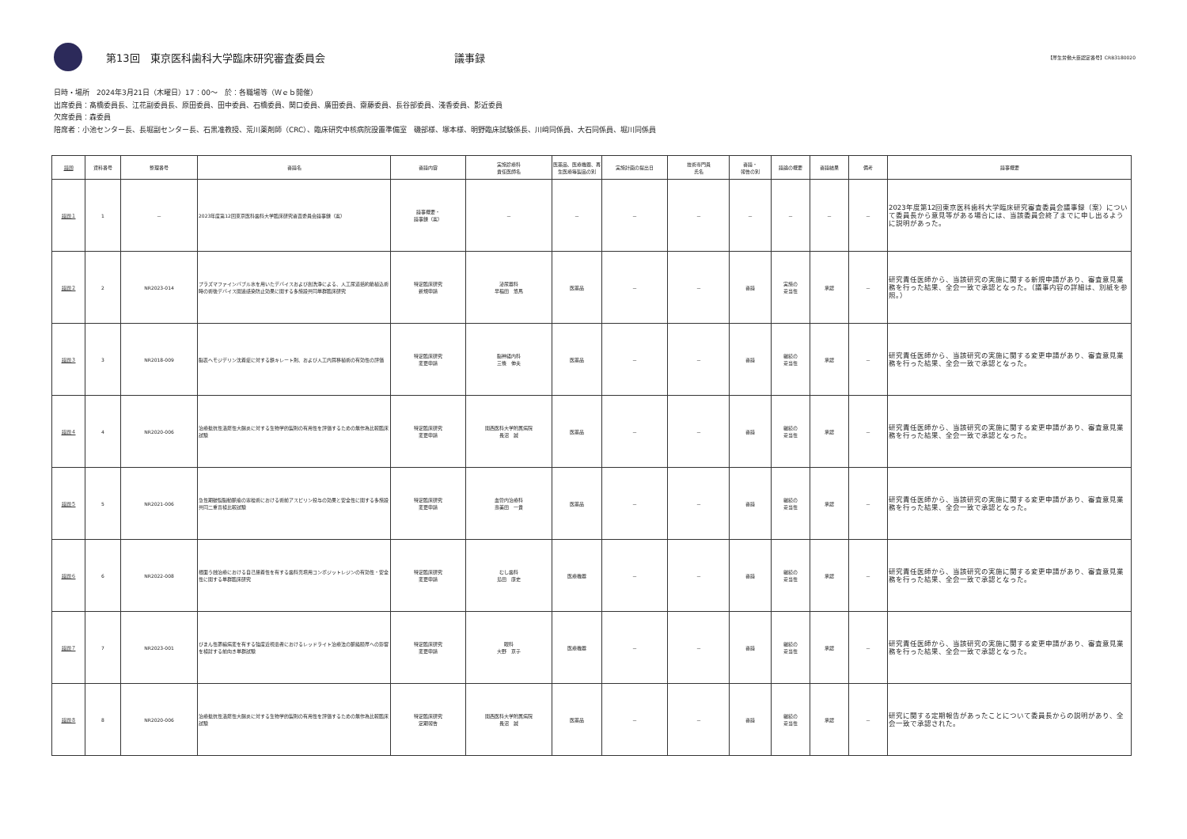第13回　東京医科歯科大学臨床研究審査委員会 議事録
【厚生労働大臣認定番号】CRB3180020
日時・場所　2024年3月21日（木曜日）17：00～　於：各職場等（Ｗｅｂ開催）
出席委員：髙橋委員長、江花副委員長、原田委員、田中委員、石橋委員、関口委員、廣田委員、齋藤委員、長谷部委員、淺香委員、影近委員
欠席委員：森委員
陪席者：小池センター長、長堀副センター長、石黒准教授、荒川薬剤師（CRC）、臨床研究中核病院設置準備室　磯部様、塚本様、明野臨床試験係長、川﨑同係員、大石同係員、堀川同係員
| 議題 | 資料番号 | 整理番号 | 審議名 | 審議内容 | 実施診療科 責任医師名 | 医薬品、医療機器、再生医療等製品の別 | 実施計画の提出日 | 技術専門員 氏名 | 審議・ 報告の別 | 議論の概要 | 審議結果 | 備考 | 議事概要 |
| --- | --- | --- | --- | --- | --- | --- | --- | --- | --- | --- | --- | --- | --- |
| 議題１ | 1 | － | 2023年度第12回東京医科歯科大学臨床研究審査委員会議事録（案） | 議事概要・ 議事録（案） | － | － | － | － | － | － | － | － | 2023年度第12回東京医科歯科大学臨床研究審査委員会議事録（案）について委員長から意見等がある場合には、当該委員会終了までに申し出るように説明があった。 |
| 議題２ | 2 | NR2023-014 | プラズマファインバブル水を用いたデバイスおよび創洗浄による、人工尿道括約筋植込術時の術後デバイス関連感染防止効果に関する多施設共同単群臨床研究 | 特定臨床研究 新規申請 | 泌尿器科 早稲田 悠馬 | 医薬品 | － | － | 審議 | 実施の 妥当性 | 承認 | － | 研究責任医師から、当該研究の実施に関する新規申請があり、審査意見業務を行った結果、全会一致で承認となった。（議事内容の詳細は、別紙を参照。） |
| 議題３ | 3 | NR2018-009 | 脳表ヘモジデリン沈着症に対する鉄キレート剤、および人工内耳移植術の有効性の評価 | 特定臨床研究 変更申請 | 脳神経内科 三條 伸夫 | 医薬品 | － | － | 審議 | 継続の 妥当性 | 承認 | － | 研究責任医師から、当該研究の実施に関する変更申請があり、審査意見業務を行った結果、全会一致で承認となった。 |
| 議題４ | 4 | NR2020-006 | 治療抵抗性潰瘍性大腸炎に対する生物学的製剤の有用性を評価するための無作為比較臨床試験 | 特定臨床研究 変更申請 | 関西医科大学附属病院 長沼 誠 | 医薬品 | － | － | 審議 | 継続の 妥当性 | 承認 | － | 研究責任医師から、当該研究の実施に関する変更申請があり、審査意見業務を行った結果、全会一致で承認となった。 |
| 議題５ | 5 | NR2021-006 | 急性期破裂脳動脈瘤の塞栓術における術前アスピリン投与の効果と安全性に関する多施設共同二重盲検比較試験 | 特定臨床研究 変更申請 | 血管内治療科 壽美田 一貴 | 医薬品 | － | － | 審議 | 継続の 妥当性 | 承認 | － | 研究責任医師から、当該研究の実施に関する変更申請があり、審査意見業務を行った結果、全会一致で承認となった。 |
| 議題６ | 6 | NR2022-008 | 根面う蝕治療における自己接着性を有する歯科充填用コンポジットレジンの有効性・安全性に関する単群臨床研究 | 特定臨床研究 変更申請 | むし歯科 島田 康史 | 医療機器 | － | － | 審議 | 継続の 妥当性 | 承認 | － | 研究責任医師から、当該研究の実施に関する変更申請があり、審査意見業務を行った結果、全会一致で承認となった。 |
| 議題７ | 7 | NR2023-001 | びまん性萎縮病変を有する強度近視患者におけるレッドライト治療法の脈絡膜厚への影響を検討する前向き単群試験 | 特定臨床研究 変更申請 | 眼科 大野 京子 | 医療機器 | － | － | 審議 | 継続の 妥当性 | 承認 | － | 研究責任医師から、当該研究の実施に関する変更申請があり、審査意見業務を行った結果、全会一致で承認となった。 |
| 議題８ | 8 | NR2020-006 | 治療抵抗性潰瘍性大腸炎に対する生物学的製剤の有用性を評価するための無作為比較臨床試験 | 特定臨床研究 定期報告 | 関西医科大学附属病院 長沼 誠 | 医薬品 | － | － | 審議 | 継続の 妥当性 | 承認 | － | 研究に関する定期報告があったことについて委員長からの説明があり、全会一致で承認された。 |